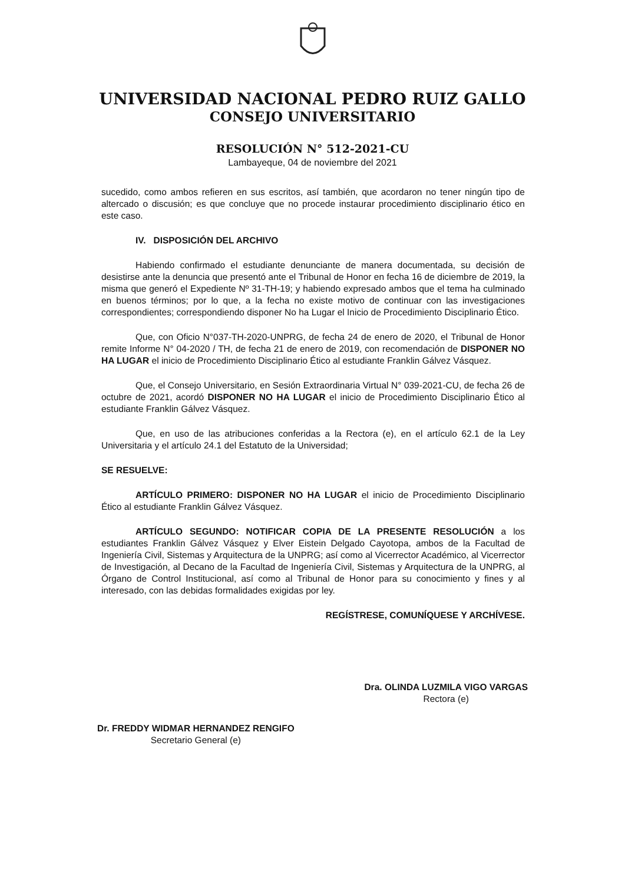UNIVERSIDAD NACIONAL PEDRO RUIZ GALLO
CONSEJO UNIVERSITARIO
RESOLUCIÓN N° 512-2021-CU
Lambayeque, 04 de noviembre del 2021
sucedido, como ambos refieren en sus escritos, así también, que acordaron no tener ningún tipo de altercado o discusión; es que concluye que no procede instaurar procedimiento disciplinario ético en este caso.
IV. DISPOSICIÓN DEL ARCHIVO
Habiendo confirmado el estudiante denunciante de manera documentada, su decisión de desistirse ante la denuncia que presentó ante el Tribunal de Honor en fecha 16 de diciembre de 2019, la misma que generó el Expediente Nº 31-TH-19; y habiendo expresado ambos que el tema ha culminado en buenos términos; por lo que, a la fecha no existe motivo de continuar con las investigaciones correspondientes; correspondiendo disponer No ha Lugar el Inicio de Procedimiento Disciplinario Ético.
Que, con Oficio N°037-TH-2020-UNPRG, de fecha 24 de enero de 2020, el Tribunal de Honor remite Informe N° 04-2020 / TH, de fecha 21 de enero de 2019, con recomendación de DISPONER NO HA LUGAR el inicio de Procedimiento Disciplinario Ético al estudiante Franklin Gálvez Vásquez.
Que, el Consejo Universitario, en Sesión Extraordinaria Virtual N° 039-2021-CU, de fecha 26 de octubre de 2021, acordó DISPONER NO HA LUGAR el inicio de Procedimiento Disciplinario Ético al estudiante Franklin Gálvez Vásquez.
Que, en uso de las atribuciones conferidas a la Rectora (e), en el artículo 62.1 de la Ley Universitaria y el artículo 24.1 del Estatuto de la Universidad;
SE RESUELVE:
ARTÍCULO PRIMERO: DISPONER NO HA LUGAR el inicio de Procedimiento Disciplinario Ético al estudiante Franklin Gálvez Vásquez.
ARTÍCULO SEGUNDO: NOTIFICAR COPIA DE LA PRESENTE RESOLUCIÓN a los estudiantes Franklin Gálvez Vásquez y Elver Eistein Delgado Cayotopa, ambos de la Facultad de Ingeniería Civil, Sistemas y Arquitectura de la UNPRG; así como al Vicerrector Académico, al Vicerrector de Investigación, al Decano de la Facultad de Ingeniería Civil, Sistemas y Arquitectura de la UNPRG, al Órgano de Control Institucional, así como al Tribunal de Honor para su conocimiento y fines y al interesado, con las debidas formalidades exigidas por ley.
REGÍSTRESE, COMUNÍQUESE Y ARCHÍVESE.
Dr. FREDDY WIDMAR HERNANDEZ RENGIFO
Secretario General (e)
Dra. OLINDA LUZMILA VIGO VARGAS
Rectora (e)